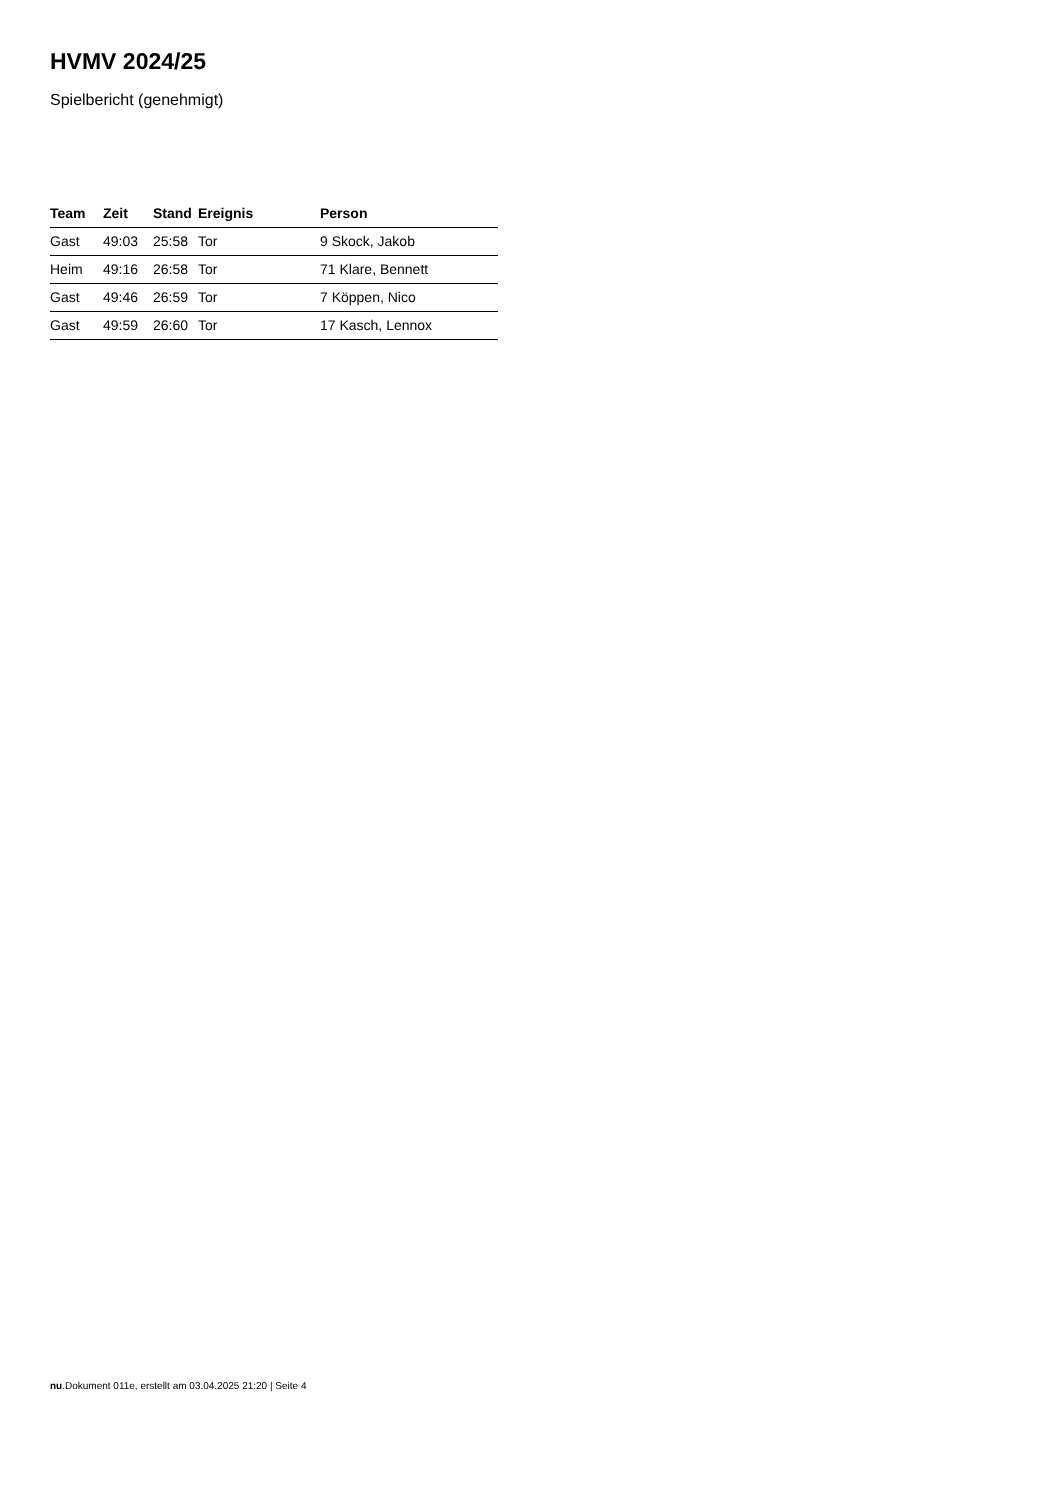HVMV 2024/25
Spielbericht (genehmigt)
| Team | Zeit | Stand | Ereignis | Person |
| --- | --- | --- | --- | --- |
| Gast | 49:03 | 25:58 | Tor | 9 Skock, Jakob |
| Heim | 49:16 | 26:58 | Tor | 71 Klare, Bennett |
| Gast | 49:46 | 26:59 | Tor | 7 Köppen, Nico |
| Gast | 49:59 | 26:60 | Tor | 17 Kasch, Lennox |
nu.Dokument 011e, erstellt am 03.04.2025 21:20 | Seite 4